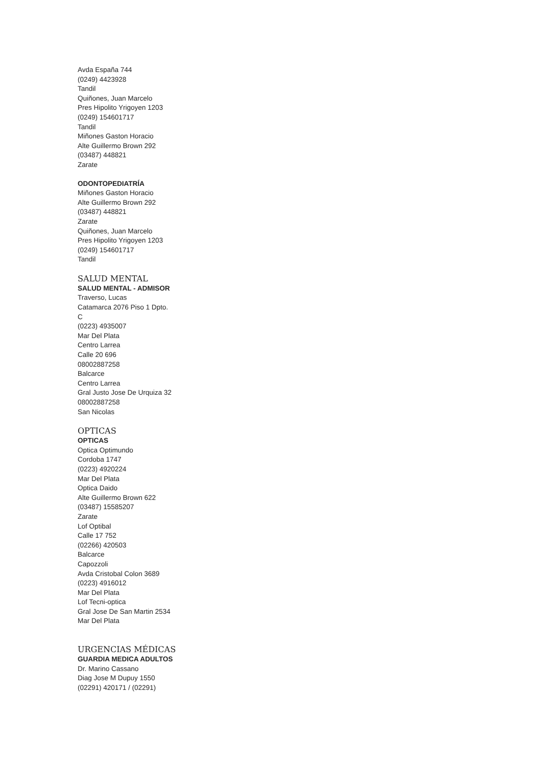Avda España 744
(0249) 4423928
Tandil
Quiñones, Juan Marcelo
Pres Hipolito Yrigoyen 1203
(0249) 154601717
Tandil
Miñones Gaston Horacio
Alte Guillermo Brown 292
(03487) 448821
Zarate
ODONTOPEDIATRÍA
Miñones Gaston Horacio
Alte Guillermo Brown 292
(03487) 448821
Zarate
Quiñones, Juan Marcelo
Pres Hipolito Yrigoyen 1203
(0249) 154601717
Tandil
SALUD MENTAL
SALUD MENTAL - ADMISOR
Traverso, Lucas
Catamarca 2076 Piso 1 Dpto.
C
(0223) 4935007
Mar Del Plata
Centro Larrea
Calle 20 696
08002887258
Balcarce
Centro Larrea
Gral Justo Jose De Urquiza 32
08002887258
San Nicolas
OPTICAS
OPTICAS
Optica Optimundo
Cordoba 1747
(0223) 4920224
Mar Del Plata
Optica Daido
Alte Guillermo Brown 622
(03487) 15585207
Zarate
Lof Optibal
Calle 17 752
(02266) 420503
Balcarce
Capozzoli
Avda Cristobal Colon 3689
(0223) 4916012
Mar Del Plata
Lof Tecni-optica
Gral Jose De San Martin 2534
Mar Del Plata
URGENCIAS MÉDICAS
GUARDIA MEDICA ADULTOS
Dr. Marino Cassano
Diag Jose M Dupuy 1550
(02291) 420171 / (02291)